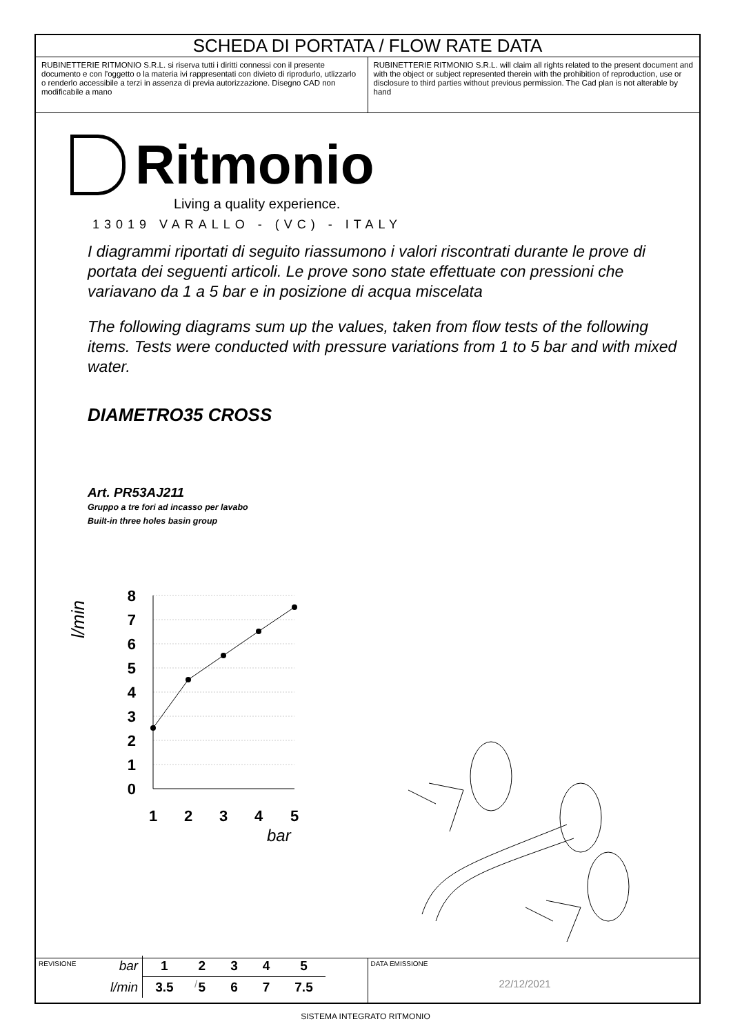SCHEDA DI PORTATA / FLOW RATE DATA
RUBINETTERIE RITMONIO S.R.L. si riserva tutti i diritti connessi con il presente documento e con l'oggetto o la materia ivi rappresentati con divieto di riprodurlo, utlizzarlo o renderlo accessibile a terzi in assenza di previa autorizzazione. Disegno CAD non modificabile a mano
RUBINETTERIE RITMONIO S.R.L. will claim all rights related to the present document and with the object or subject represented therein with the prohibition of reproduction, use or disclosure to third parties without previous permission. The Cad plan is not alterable by hand
Ritmonio
Living a quality experience.
13019 VARALLO - (VC) - ITALY
I diagrammi riportati di seguito riassumono i valori riscontrati durante le prove di portata dei seguenti articoli. Le prove sono state effettuate con pressioni che variavano da 1 a 5 bar e in posizione di acqua miscelata
The following diagrams sum up the values, taken from flow tests of the following items. Tests were conducted with pressure variations from 1 to 5 bar and with mixed water.
DIAMETRO35 CROSS
Art. PR53AJ211
Gruppo a tre fori ad incasso per lavabo
Built-in three holes basin group
l/min
8
7
6
5
4
3
2
1
0
1
2
3
4
5
bar
| bar | 1 | 2 | 3 | 4 | 5 |
| l/min | 3.5 | 5 | 6 | 7 | 7.5 |
REVISIONE
/
DATA EMISSIONE
22/12/2021
SISTEMA INTEGRATO RITMONIO